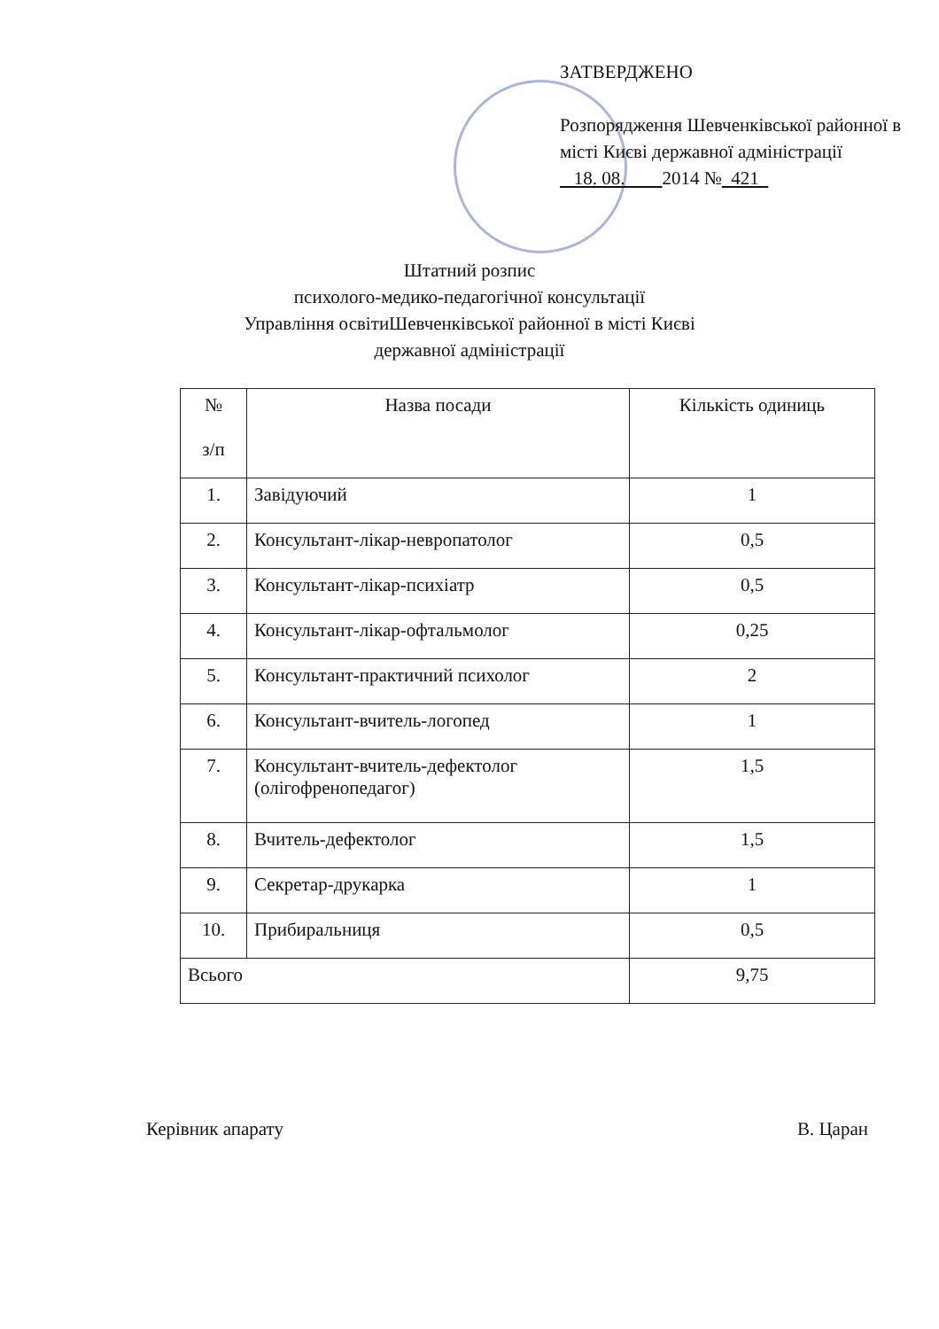ЗАТВЕРДЖЕНО
Розпорядження Шевченківської районної в місті Києві державної адміністрації
18. 08. 2014 № 421
Штатний розпис
психолого-медико-педагогічної консультації
Управління освітиШевченківської районної в місті Києві
державної адміністрації
| № з/п | Назва посади | Кількість одиниць |
| --- | --- | --- |
| 1. | Завідуючий | 1 |
| 2. | Консультант-лікар-невропатолог | 0,5 |
| 3. | Консультант-лікар-психіатр | 0,5 |
| 4. | Консультант-лікар-офтальмолог | 0,25 |
| 5. | Консультант-практичний психолог | 2 |
| 6. | Консультант-вчитель-логопед | 1 |
| 7. | Консультант-вчитель-дефектолог (олігофренопедагог) | 1,5 |
| 8. | Вчитель-дефектолог | 1,5 |
| 9. | Секретар-друкарка | 1 |
| 10. | Прибиральниця | 0,5 |
| Всього | | 9,75 |
Керівник апарату В. Царан